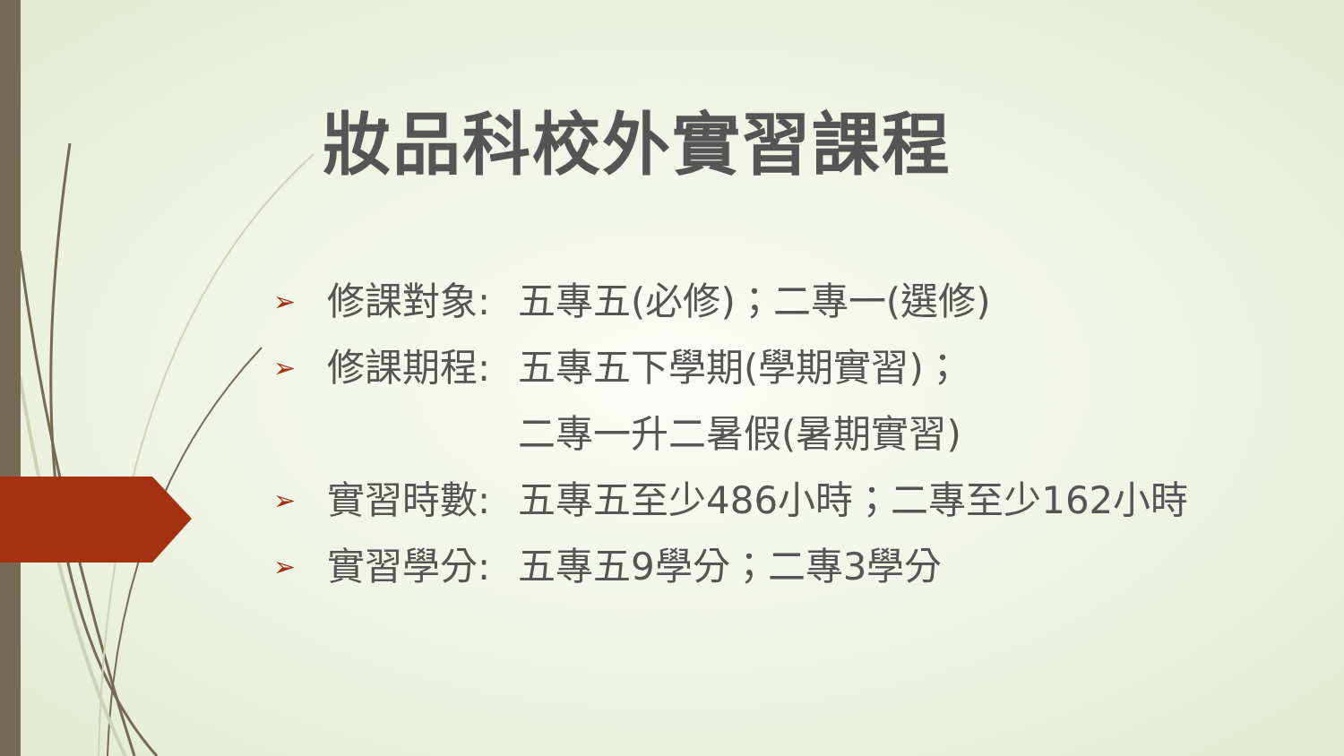妝品科校外實習課程
➢ 修課對象: 五專五(必修)；二專一(選修)
➢ 修課期程: 五專五下學期(學期實習)；
二專一升二暑假(暑期實習)
➢ 實習時數: 五專五至少486小時；二專至少162小時
➢ 實習學分: 五專五9學分；二專3學分